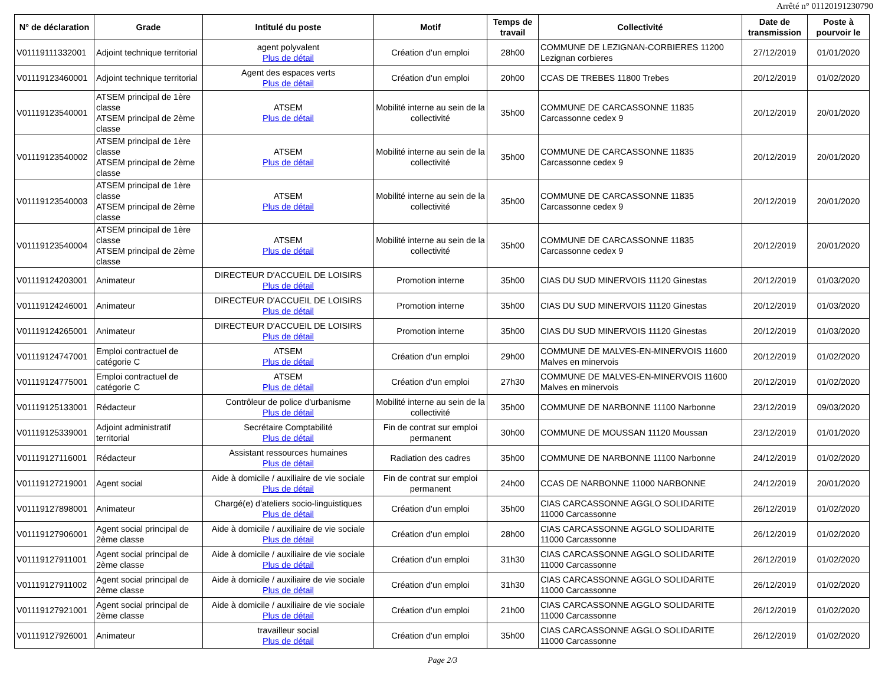Arrêté n° 01120191230790
| N° de déclaration | Grade | Intitulé du poste | Motif | Temps de travail | Collectivité | Date de transmission | Poste à pourvoir le |
| --- | --- | --- | --- | --- | --- | --- | --- |
| V01119111332001 | Adjoint technique territorial | agent polyvalent Plus de détail | Création d'un emploi | 28h00 | COMMUNE DE LEZIGNAN-CORBIERES 11200 Lezignan corbieres | 27/12/2019 | 01/01/2020 |
| V01119123460001 | Adjoint technique territorial | Agent des espaces verts Plus de détail | Création d'un emploi | 20h00 | CCAS DE TREBES 11800 Trebes | 20/12/2019 | 01/02/2020 |
| V01119123540001 | ATSEM principal de 1ère classe ATSEM principal de 2ème classe | ATSEM Plus de détail | Mobilité interne au sein de la collectivité | 35h00 | COMMUNE DE CARCASSONNE 11835 Carcassonne cedex 9 | 20/12/2019 | 20/01/2020 |
| V01119123540002 | ATSEM principal de 1ère classe ATSEM principal de 2ème classe | ATSEM Plus de détail | Mobilité interne au sein de la collectivité | 35h00 | COMMUNE DE CARCASSONNE 11835 Carcassonne cedex 9 | 20/12/2019 | 20/01/2020 |
| V01119123540003 | ATSEM principal de 1ère classe ATSEM principal de 2ème classe | ATSEM Plus de détail | Mobilité interne au sein de la collectivité | 35h00 | COMMUNE DE CARCASSONNE 11835 Carcassonne cedex 9 | 20/12/2019 | 20/01/2020 |
| V01119123540004 | ATSEM principal de 1ère classe ATSEM principal de 2ème classe | ATSEM Plus de détail | Mobilité interne au sein de la collectivité | 35h00 | COMMUNE DE CARCASSONNE 11835 Carcassonne cedex 9 | 20/12/2019 | 20/01/2020 |
| V01119124203001 | Animateur | DIRECTEUR D'ACCUEIL DE LOISIRS Plus de détail | Promotion interne | 35h00 | CIAS DU SUD MINERVOIS 11120 Ginestas | 20/12/2019 | 01/03/2020 |
| V01119124246001 | Animateur | DIRECTEUR D'ACCUEIL DE LOISIRS Plus de détail | Promotion interne | 35h00 | CIAS DU SUD MINERVOIS 11120 Ginestas | 20/12/2019 | 01/03/2020 |
| V01119124265001 | Animateur | DIRECTEUR D'ACCUEIL DE LOISIRS Plus de détail | Promotion interne | 35h00 | CIAS DU SUD MINERVOIS 11120 Ginestas | 20/12/2019 | 01/03/2020 |
| V01119124747001 | Emploi contractuel de catégorie C | ATSEM Plus de détail | Création d'un emploi | 29h00 | COMMUNE DE MALVES-EN-MINERVOIS 11600 Malves en minervois | 20/12/2019 | 01/02/2020 |
| V01119124775001 | Emploi contractuel de catégorie C | ATSEM Plus de détail | Création d'un emploi | 27h30 | COMMUNE DE MALVES-EN-MINERVOIS 11600 Malves en minervois | 20/12/2019 | 01/02/2020 |
| V01119125133001 | Rédacteur | Contrôleur de police d'urbanisme Plus de détail | Mobilité interne au sein de la collectivité | 35h00 | COMMUNE DE NARBONNE 11100 Narbonne | 23/12/2019 | 09/03/2020 |
| V01119125339001 | Adjoint administratif territorial | Secrétaire Comptabilité Plus de détail | Fin de contrat sur emploi permanent | 30h00 | COMMUNE DE MOUSSAN 11120 Moussan | 23/12/2019 | 01/01/2020 |
| V01119127116001 | Rédacteur | Assistant ressources humaines Plus de détail | Radiation des cadres | 35h00 | COMMUNE DE NARBONNE 11100 Narbonne | 24/12/2019 | 01/02/2020 |
| V01119127219001 | Agent social | Aide à domicile / auxiliaire de vie sociale Plus de détail | Fin de contrat sur emploi permanent | 24h00 | CCAS DE NARBONNE 11000 NARBONNE | 24/12/2019 | 20/01/2020 |
| V01119127898001 | Animateur | Chargé(e) d'ateliers socio-linguistiques Plus de détail | Création d'un emploi | 35h00 | CIAS CARCASSONNE AGGLO SOLIDARITE 11000 Carcassonne | 26/12/2019 | 01/02/2020 |
| V01119127906001 | Agent social principal de 2ème classe | Aide à domicile / auxiliaire de vie sociale Plus de détail | Création d'un emploi | 28h00 | CIAS CARCASSONNE AGGLO SOLIDARITE 11000 Carcassonne | 26/12/2019 | 01/02/2020 |
| V01119127911001 | Agent social principal de 2ème classe | Aide à domicile / auxiliaire de vie sociale Plus de détail | Création d'un emploi | 31h30 | CIAS CARCASSONNE AGGLO SOLIDARITE 11000 Carcassonne | 26/12/2019 | 01/02/2020 |
| V01119127911002 | Agent social principal de 2ème classe | Aide à domicile / auxiliaire de vie sociale Plus de détail | Création d'un emploi | 31h30 | CIAS CARCASSONNE AGGLO SOLIDARITE 11000 Carcassonne | 26/12/2019 | 01/02/2020 |
| V01119127921001 | Agent social principal de 2ème classe | Aide à domicile / auxiliaire de vie sociale Plus de détail | Création d'un emploi | 21h00 | CIAS CARCASSONNE AGGLO SOLIDARITE 11000 Carcassonne | 26/12/2019 | 01/02/2020 |
| V01119127926001 | Animateur | travailleur social Plus de détail | Création d'un emploi | 35h00 | CIAS CARCASSONNE AGGLO SOLIDARITE 11000 Carcassonne | 26/12/2019 | 01/02/2020 |
Page 2/3